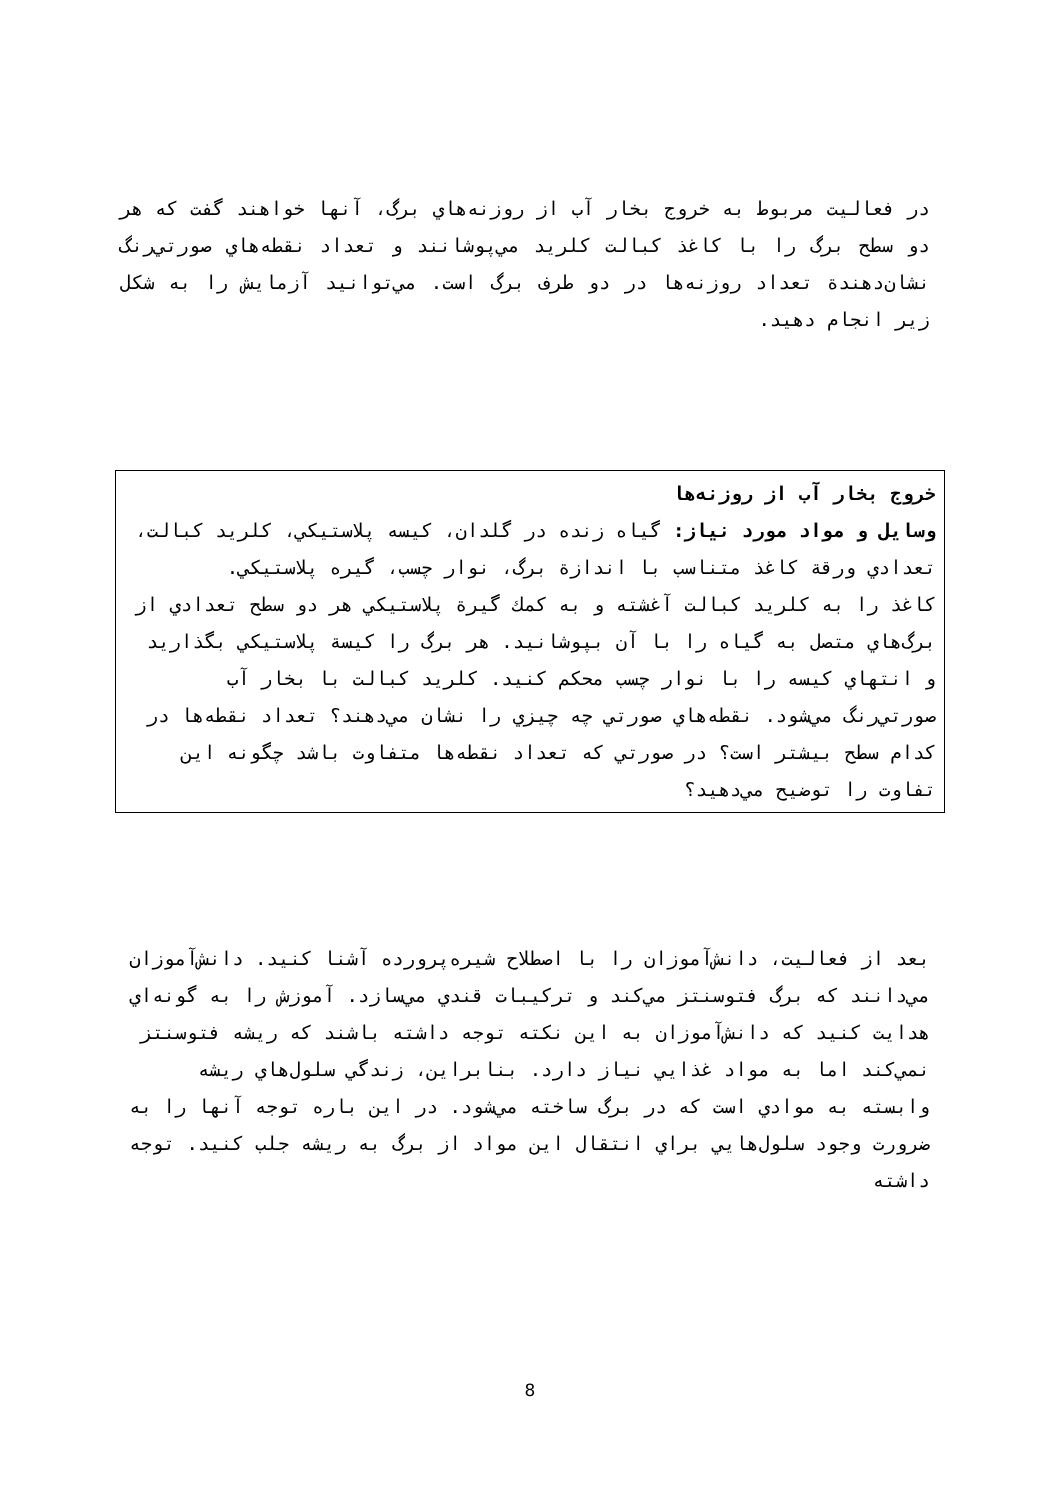در فعاليت مربوط به خروج بخار آب از روزنه‌هاي برگ، آنها خواهند گفت كه هر دو سطح برگ را با كاغذ كبالت كلريد مي‌پوشانند و تعداد نقطه‌هاي صورتي‌رنگ نشان‌دهندة تعداد روزنه‌ها در دو طرف برگ است. مي‌توانيد آزمايش را به شكل زير انجام دهيد.
خروج بخار آب از روزنه‌ها
وسايل و مواد مورد نياز: گياه زنده در گلدان، كيسه پلاستيكي، كلريد كبالت، تعدادي ورقة كاغذ متناسب با اندازة برگ، نوار چسب، گيره پلاستيكي.
كاغذ را به كلريد كبالت آغشته و به كمك گيرة پلاستيكي هر دو سطح تعدادي از برگ‌هاي متصل به گياه را با آن بپوشانيد. هر برگ را كيسة پلاستيكي بگذاريد و انتهاي كيسه را با نوار چسب محكم كنيد. كلريد كبالت با بخار آب صورتي‌رنگ مي‌شود. نقطه‌هاي صورتي چه چيزي را نشان مي‌دهند؟ تعداد نقطه‌ها در كدام سطح بيشتر است؟ در صورتي كه تعداد نقطه‌ها متفاوت باشد چگونه اين تفاوت را توضيح مي‌دهيد؟
بعد از فعاليت، دانش‌آموزان را با اصطلاح شيره‌پرورده آشنا كنيد. دانش‌آموزان مي‌دانند كه برگ فتوسنتز مي‌كند و تركيبات قندي مي‌سازد. آموزش را به گونه‌اي هدايت كنيد كه دانش‌آموزان به اين نكته توجه داشته باشند كه ريشه فتوسنتز نمي‌كند اما به مواد غذايي نياز دارد. بنابراين، زندگي سلول‌هاي ريشه وابسته به موادي است كه در برگ ساخته مي‌شود. در اين باره توجه آنها را به ضرورت وجود سلول‌هايي براي انتقال اين مواد از برگ به ريشه جلب كنيد. توجه داشته
8